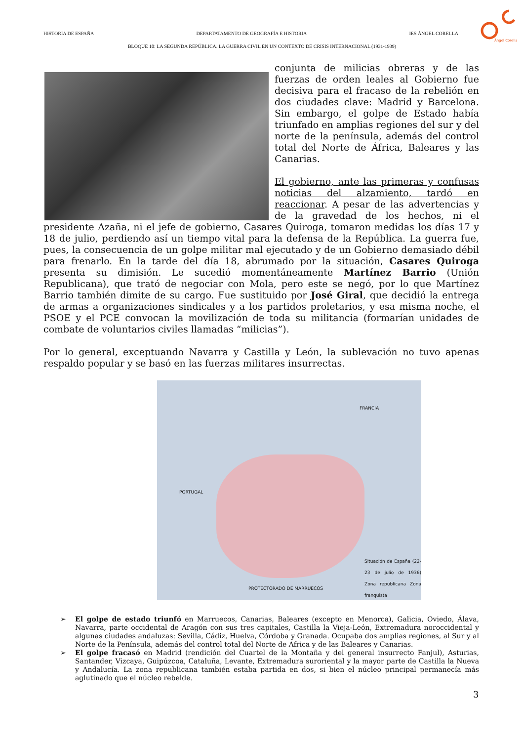HISTORIA DE ESPAÑA DEPARTATAMENTO DE GEOGRAFÍA E HISTORIA IES ÁNGEL CORELLA
Ángel Corella
BLOQUE 10: LA SEGUNDA REPÚBLICA. LA GUERRA CIVIL EN UN CONTEXTO DE CRISIS INTERNACIONAL (1931-1939)
conjunta de milicias obreras y de las fuerzas de orden leales al Gobierno fue decisiva para el fracaso de la rebelión en dos ciudades clave: Madrid y Barcelona. Sin embargo, el golpe de Estado había triunfado en amplias regiones del sur y del norte de la península, además del control total del Norte de África, Baleares y las Canarias.
El gobierno, ante las primeras y confusas noticias del alzamiento, tardó en reaccionar. A pesar de las advertencias y de la gravedad de los hechos, ni el presidente Azaña, ni el jefe de gobierno, Casares Quiroga, tomaron medidas los días 17 y 18 de julio, perdiendo así un tiempo vital para la defensa de la República. La guerra fue, pues, la consecuencia de un golpe militar mal ejecutado y de un Gobierno demasiado débil para frenarlo. En la tarde del día 18, abrumado por la situación, Casares Quiroga presenta su dimisión. Le sucedió momentáneamente Martínez Barrio (Unión Republicana), que trató de negociar con Mola, pero este se negó, por lo que Martínez Barrio también dimite de su cargo. Fue sustituido por José Giral, que decidió la entrega de armas a organizaciones sindicales y a los partidos proletarios, y esa misma noche, el PSOE y el PCE convocan la movilización de toda su militancia (formarían unidades de combate de voluntarios civiles llamadas “milicias”).
Por lo general, exceptuando Navarra y Castilla y León, la sublevación no tuvo apenas respaldo popular y se basó en las fuerzas militares insurrectas.
FRANCIA
PORTUGAL
PROTECTORADO DE MARRUECOS
Situación de España (22-23 de julio de 1936) Zona republicana Zona franquista
➢ El golpe de estado triunfó en Marruecos, Canarias, Baleares (excepto en Menorca), Galicia, Oviedo, Álava, Navarra, parte occidental de Aragón con sus tres capitales, Castilla la Vieja-León, Extremadura noroccidental y algunas ciudades andaluzas: Sevilla, Cádiz, Huelva, Córdoba y Granada. Ocupaba dos amplias regiones, al Sur y al Norte de la Península, además del control total del Norte de Africa y de las Baleares y Canarias.
➢ El golpe fracasó en Madrid (rendición del Cuartel de la Montaña y del general insurrecto Fanjul), Asturias, Santander, Vizcaya, Guipúzcoa, Cataluña, Levante, Extremadura suroriental y la mayor parte de Castilla la Nueva y Andalucía. La zona republicana también estaba partida en dos, si bien el núcleo principal permanecía más aglutinado que el núcleo rebelde.
3